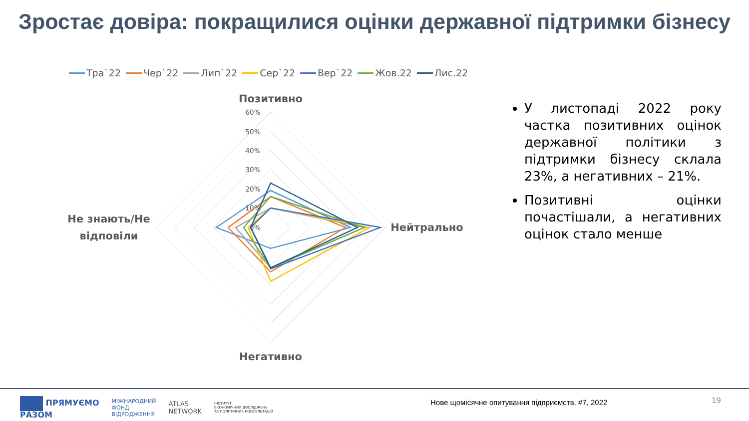Зростає довіра: покращилися оцінки державної підтримки бізнесу
Тра`22 Чер`22 Лип`22 Сер`22 Вер`22 Жов.22 Лис.22
0%
10%
20%
30%
40%
50%
60%
Позитивно
Нейтрально
Негативно
Не знають/Не
відповіли
У листопаді 2022 року частка позитивних оцінок державної політики з підтримки бізнесу склала 23%, а негативних – 21%.
Позитивні оцінки почастішали, а негативних оцінок стало менше
ПРЯМУЄМО
РАЗОМ МІЖНАРОДНИЙ
ФОНД
ВІДРОДЖЕННЯ ATLAS
NETWORK ІНСТИТУТ
ЕКОНОМІЧНИХ ДОСЛІДЖЕНЬ
ТА ПОЛІТИЧНИХ КОНСУЛЬТАЦІЙ
Нове щомісячне опитування підприємств, #7, 2022
19